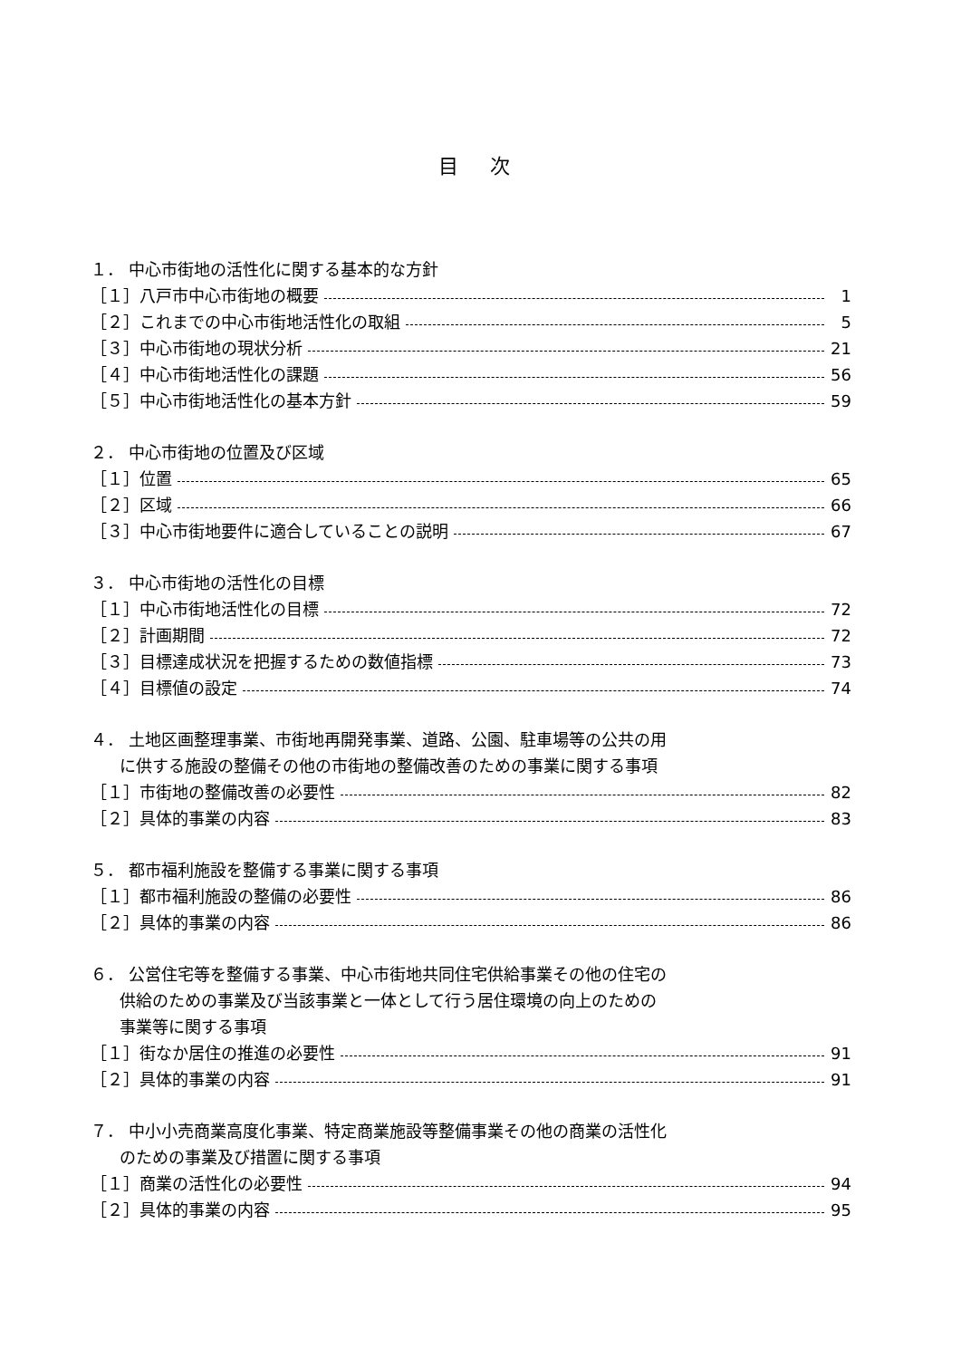目 次
１． 中心市街地の活性化に関する基本的な方針
［１］八戸市中心市街地の概要 1
［２］これまでの中心市街地活性化の取組 5
［３］中心市街地の現状分析 21
［４］中心市街地活性化の課題 56
［５］中心市街地活性化の基本方針 59
２． 中心市街地の位置及び区域
［１］位置 65
［２］区域 66
［３］中心市街地要件に適合していることの説明 67
３． 中心市街地の活性化の目標
［１］中心市街地活性化の目標 72
［２］計画期間 72
［３］目標達成状況を把握するための数値指標 73
［４］目標値の設定 74
４． 土地区画整理事業、市街地再開発事業、道路、公園、駐車場等の公共の用
に供する施設の整備その他の市街地の整備改善のための事業に関する事項
［１］市街地の整備改善の必要性 82
［２］具体的事業の内容 83
５． 都市福利施設を整備する事業に関する事項
［１］都市福利施設の整備の必要性 86
［２］具体的事業の内容 86
６． 公営住宅等を整備する事業、中心市街地共同住宅供給事業その他の住宅の
供給のための事業及び当該事業と一体として行う居住環境の向上のための
事業等に関する事項
［１］街なか居住の推進の必要性 91
［２］具体的事業の内容 91
７． 中小小売商業高度化事業、特定商業施設等整備事業その他の商業の活性化
のための事業及び措置に関する事項
［１］商業の活性化の必要性 94
［２］具体的事業の内容 95